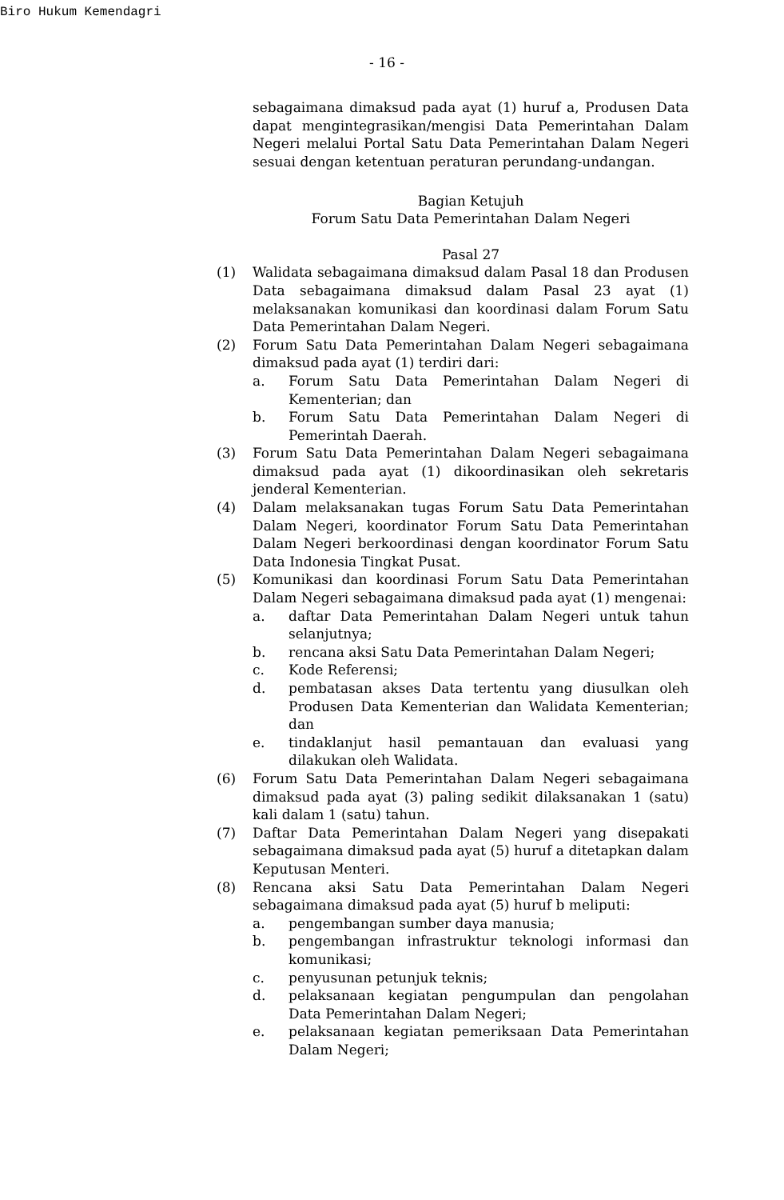Biro Hukum Kemendagri
- 16 -
sebagaimana dimaksud pada ayat (1) huruf a, Produsen Data dapat mengintegrasikan/mengisi Data Pemerintahan Dalam Negeri melalui Portal Satu Data Pemerintahan Dalam Negeri sesuai dengan ketentuan peraturan perundang-undangan.
Bagian Ketujuh
Forum Satu Data Pemerintahan Dalam Negeri
Pasal 27
(1) Walidata sebagaimana dimaksud dalam Pasal 18 dan Produsen Data sebagaimana dimaksud dalam Pasal 23 ayat (1) melaksanakan komunikasi dan koordinasi dalam Forum Satu Data Pemerintahan Dalam Negeri.
(2) Forum Satu Data Pemerintahan Dalam Negeri sebagaimana dimaksud pada ayat (1) terdiri dari:
a. Forum Satu Data Pemerintahan Dalam Negeri di Kementerian; dan
b. Forum Satu Data Pemerintahan Dalam Negeri di Pemerintah Daerah.
(3) Forum Satu Data Pemerintahan Dalam Negeri sebagaimana dimaksud pada ayat (1) dikoordinasikan oleh sekretaris jenderal Kementerian.
(4) Dalam melaksanakan tugas Forum Satu Data Pemerintahan Dalam Negeri, koordinator Forum Satu Data Pemerintahan Dalam Negeri berkoordinasi dengan koordinator Forum Satu Data Indonesia Tingkat Pusat.
(5) Komunikasi dan koordinasi Forum Satu Data Pemerintahan Dalam Negeri sebagaimana dimaksud pada ayat (1) mengenai:
a. daftar Data Pemerintahan Dalam Negeri untuk tahun selanjutnya;
b. rencana aksi Satu Data Pemerintahan Dalam Negeri;
c. Kode Referensi;
d. pembatasan akses Data tertentu yang diusulkan oleh Produsen Data Kementerian dan Walidata Kementerian; dan
e. tindaklanjut hasil pemantauan dan evaluasi yang dilakukan oleh Walidata.
(6) Forum Satu Data Pemerintahan Dalam Negeri sebagaimana dimaksud pada ayat (3) paling sedikit dilaksanakan 1 (satu) kali dalam 1 (satu) tahun.
(7) Daftar Data Pemerintahan Dalam Negeri yang disepakati sebagaimana dimaksud pada ayat (5) huruf a ditetapkan dalam Keputusan Menteri.
(8) Rencana aksi Satu Data Pemerintahan Dalam Negeri sebagaimana dimaksud pada ayat (5) huruf b meliputi:
a. pengembangan sumber daya manusia;
b. pengembangan infrastruktur teknologi informasi dan komunikasi;
c. penyusunan petunjuk teknis;
d. pelaksanaan kegiatan pengumpulan dan pengolahan Data Pemerintahan Dalam Negeri;
e. pelaksanaan kegiatan pemeriksaan Data Pemerintahan Dalam Negeri;